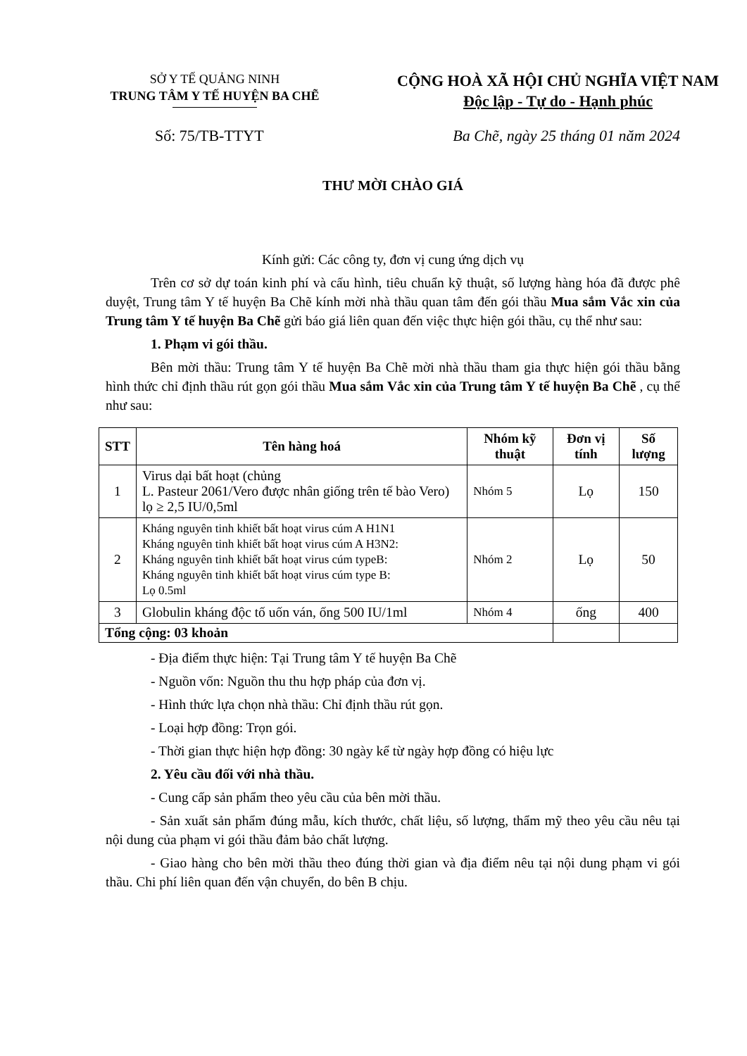SỞ Y TẾ QUẢNG NINH
TRUNG TÂM Y TẾ HUYỆN BA CHẼ
CỘNG HOÀ XÃ HỘI CHỦ NGHĨA VIỆT NAM
Độc lập - Tự do - Hạnh phúc
Số: 75/TB-TTYT Ba Chẽ, ngày 25 tháng 01 năm 2024
THƯ MỜI CHÀO GIÁ
Kính gửi: Các công ty, đơn vị cung ứng dịch vụ
Trên cơ sở dự toán kinh phí và cấu hình, tiêu chuẩn kỹ thuật, số lượng hàng hóa đã được phê duyệt, Trung tâm Y tế huyện Ba Chẽ kính mời nhà thầu quan tâm đến gói thầu Mua sắm Vắc xin của Trung tâm Y tế huyện Ba Chẽ gửi báo giá liên quan đến việc thực hiện gói thầu, cụ thể như sau:
1. Phạm vi gói thầu.
Bên mời thầu: Trung tâm Y tế huyện Ba Chẽ mời nhà thầu tham gia thực hiện gói thầu bằng hình thức chỉ định thầu rút gọn gói thầu Mua sắm Vắc xin của Trung tâm Y tế huyện Ba Chẽ , cụ thể như sau:
| STT | Tên hàng hoá | Nhóm kỹ thuật | Đơn vị tính | Số lượng |
| --- | --- | --- | --- | --- |
| 1 | Virus dại bất hoạt (chủng L. Pasteur 2061/Vero được nhân giống trên tế bào Vero) lọ ≥ 2,5 IU/0,5ml | Nhóm 5 | Lọ | 150 |
| 2 | Kháng nguyên tinh khiết bất hoạt virus cúm A H1N1 Kháng nguyên tinh khiết bất hoạt virus cúm A H3N2: Kháng nguyên tinh khiết bất hoạt virus cúm typeB: Kháng nguyên tinh khiết bất hoạt virus cúm type B: Lọ 0.5ml | Nhóm 2 | Lọ | 50 |
| 3 | Globulin kháng độc tố uốn ván, ống 500 IU/1ml | Nhóm 4 | ống | 400 |
| Tổng cộng: 03 khoản | | | | |
- Địa điểm thực hiện: Tại Trung tâm Y tế huyện Ba Chẽ
- Nguồn vốn: Nguồn thu thu hợp pháp của đơn vị.
- Hình thức lựa chọn nhà thầu: Chỉ định thầu rút gọn.
- Loại hợp đồng: Trọn gói.
- Thời gian thực hiện hợp đồng: 30 ngày kể từ ngày hợp đồng có hiệu lực
2. Yêu cầu đối với nhà thầu.
- Cung cấp sản phẩm theo yêu cầu của bên mời thầu.
- Sản xuất sản phẩm đúng mẫu, kích thước, chất liệu, số lượng, thẩm mỹ theo yêu cầu nêu tại nội dung của phạm vi gói thầu đảm bảo chất lượng.
- Giao hàng cho bên mời thầu theo đúng thời gian và địa điểm nêu tại nội dung phạm vi gói thầu. Chi phí liên quan đến vận chuyển, do bên B chịu.